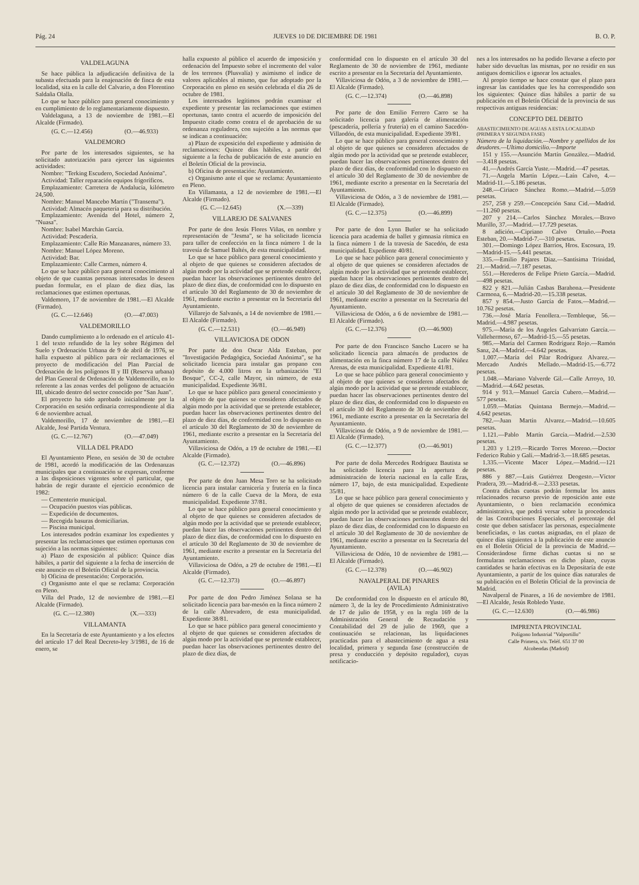Pág. 24 JUEVES 10 DE DICIEMBRE DE 1981 B. O. P.
VALDELAGUNA
Se hace pública la adjudicación definitiva de la subasta efectuada para la enajenación de finca de esta localidad, sita en la calle del Calvario, a don Florentino Saldaña Olalla.
Lo que se hace público para general conocimiento y en cumplimiento de lo reglamentariamente dispuesto.
Valdelaguna, a 13 de noviembre de 1981.—El Alcalde (Firmado).
(G. C.—12.456) (O.—46.933)
VALDEMORO
Por parte de los interesados siguientes, se ha solicitado autorización para ejercer las siguientes actividades:
Nombre: "Terking Escudero, Sociedad Anónima".
Actividad: Taller reparación equipos frigoríficos.
Emplazamiento: Carretera de Andalucía, kilómetro 24,500.
Nombre: Manuel Mancebo Martín ("Transema").
Actividad: Almacén paquetería para su distribución.
Emplazamiento: Avenida del Hotel, número 2, "Nuasa".
Nombre: Isabel Marchán García.
Actividad: Pescadería.
Emplazamiento: Calle Río Manzanares, número 33.
Nombre: Manuel López Moreno.
Actividad: Bar.
Emplazamiento: Calle Carmen, número 4.
Lo que se hace público para general conocimiento al objeto de que cuantas personas interesadas lo deseen puedan formular, en el plazo de diez días, las reclamaciones que estimen oportunas.
Valdemoro, 17 de noviembre de 1981.—El Alcalde (Firmado).
(G. C.—12.646) (O.—47.003)
VALDEMORILLO
Dando cumplimiento a lo ordenado en el artículo 41-1 del texto refundido de la ley sobre Régimen del Suelo y Ordenación Urbana de 9 de abril de 1976, se halla expuesto al público para oír reclamaciones el proyecto de modificación del Plan Parcial de Ordenación de los polígonos II y III (Reserva urbana) del Plan General de Ordenación de Valdemorillo, en lo referente a las zonas verdes del polígono de actuación III, ubicado dentro del sector conocido por "San Juan".
El proyecto ha sido aprobado inicialmente por la Corporación en sesión ordinaria correspondiente al día 6 de noviembre actual.
Valdemorillo, 17 de noviembre de 1981.—El Alcalde, José Partida Ventura.
(G. C.—12.767) (O.—47.049)
VILLA DEL PRADO
El Ayuntamiento Pleno, en sesión de 30 de octubre de 1981, acordó la modificación de las Ordenanzas municipales que a continuación se expresan, conforme a las disposiciones vigentes sobre el particular, que habrán de regir durante el ejercicio económico de 1982:
— Cementerio municipal.
— Ocupación puestos vías públicas.
— Expedición de documentos.
— Recogida basuras domiciliarias.
— Piscina municipal.
Los interesados podrán examinar los expedientes y presentar las reclamaciones que estimen oportunas con sujeción a las normas siguientes:
a) Plazo de exposición al público: Quince días hábiles, a partir del siguiente a la fecha de inserción de este anuncio en el Boletín Oficial de la provincia.
b) Oficina de presentación: Corporación.
c) Organismo ante el que se reclama: Corporación en Pleno.
Villa del Prado, 12 de noviembre de 1981.—El Alcalde (Firmado).
(G. C.—12.380) (X.—333)
VILLAMANTA
En la Secretaría de este Ayuntamiento y a los efectos del artículo 17 del Real Decreto-ley 3/1981, de 16 de enero, se
halla expuesto al público el acuerdo de imposición y ordenación del Impuesto sobre el incremento del valor de los terrenos (Plusvalía) y asimismo el índice de valores aplicables al mismo, que fue adoptado por la Corporación en pleno en sesión celebrada el día 26 de octubre de 1981.
Los interesados legítimos podrán examinar el expediente y presentar las reclamaciones que estimen oportunas, tanto contra el acuerdo de imposición del Impuesto citado como contra el de aprobación de su ordenanza reguladora, con sujeción a las normas que se indican a continuación:
a) Plazo de exposición del expediente y admisión de reclamaciones: Quince días hábiles, a partir del siguiente a la fecha de publicación de este anuncio en el Boletín Oficial de la provincia.
b) Oficina de presentación: Ayuntamiento.
c) Organismo ante el que se reclama: Ayuntamiento en Pleno.
En Villamanta, a 12 de noviembre de 1981.—El Alcalde (Firmado).
(G. C.—12.645) (X.—339)
VILLAREJO DE SALVANES
Por parte de don Jesús Flores Viñas, en nombre y representación de "Jesma", se ha solicitado licencia para taller de confección en la finca número 1 de la travesía de Samuel Baltés, de esta municipalidad.
Lo que se hace público para general conocimiento y al objeto de que quienes se consideren afectados de algún modo por la actividad que se pretende establecer, puedan hacer las observaciones pertinentes dentro del plazo de diez días, de conformidad con lo dispuesto en el artículo 30 del Reglamento de 30 de noviembre de 1961, mediante escrito a presentar en la Secretaría del Ayuntamiento.
Villarejo de Salvanés, a 14 de noviembre de 1981.—El Alcalde (Firmado).
(G. C.—12.531) (O.—46.949)
VILLAVICIOSA DE ODON
Por parte de don Oscar Alda Esteban, por "Investigación Pedagógica, Sociedad Anónima", se ha solicitado licencia para instalar gas propano con depósito de 4.000 litros en la urbanización "El Bosque", CC-2, calle Mayor, sin número, de esta municipalidad. Expediente 36/81.
Lo que se hace público para general conocimiento y al objeto de que quienes se consideren afectados de algún modo por la actividad que se pretende establecer, puedan hacer las observaciones pertinentes dentro del plazo de diez días, de conformidad con lo dispuesto en el artículo 30 del Reglamento de 30 de noviembre de 1961, mediante escrito a presentar en la Secretaría del Ayuntamiento.
Villaviciosa de Odón, a 19 de octubre de 1981.—El Alcalde (Firmado).
(G. C.—12.372) (O.—46.896)
Por parte de don Juan Mesa Toro se ha solicitado licencia para instalar carnicería y frutería en la finca número 6 de la calle Cueva de la Mora, de esta municipalidad. Expediente 37/81.
Lo que se hace público para general conocimiento y al objeto de que quienes se consideren afectados de algún modo por la actividad que se pretende establecer, puedan hacer las observaciones pertinentes dentro del plazo de diez días, de conformidad con lo dispuesto en el artículo 30 del Reglamento de 30 de noviembre de 1961, mediante escrito a presentar en la Secretaría del Ayuntamiento.
Villaviciosa de Odón, a 29 de octubre de 1981.—El Alcalde (Firmado).
(G. C.—12.373) (O.—46.897)
Por parte de don Pedro Jiménez Solana se ha solicitado licencia para bar-mesón en la finca número 2 de la calle Abrevadero, de esta municipalidad. Expediente 38/81.
Lo que se hace público para general conocimiento y al objeto de que quienes se consideren afectados de algún modo por la actividad que se pretende establecer, puedan hacer las observaciones pertinentes dentro del plazo de diez días, de
conformidad con lo dispuesto en el artículo 30 del Reglamento de 30 de noviembre de 1961, mediante escrito a presentar en la Secretaría del Ayuntamiento.
Villaviciosa de Odón, a 3 de noviembre de 1981.—El Alcalde (Firmado).
(G. C.—12.374) (O.—46.898)
Por parte de don Emilio Ferrero Carro se ha solicitado licencia para galería de alimentación (pescadería, pollería y frutería) en el camino Sacedón-Villaodón, de esta municipalidad. Expediente 39/81.
Lo que se hace público para general conocimiento y al objeto de que quienes se consideren afectados de algún modo por la actividad que se pretende establecer, puedan hacer las observaciones pertinentes dentro del plazo de diez días, de conformidad con lo dispuesto en el artículo 30 del Reglamento de 30 de noviembre de 1961, mediante escrito a presentar en la Secretaría del Ayuntamiento.
Villaviciosa de Odón, a 3 de noviembre de 1981.—El Alcalde (Firmado).
(G. C.—12.375) (O.—46.899)
Por parte de don Lynn Butler se ha solicitado licencia para academia de ballet y gimnasia rítmica en la finca número 1 de la travesía de Sacedón, de esta municipalidad. Expediente 40/81.
Lo que se hace público para general conocimiento y al objeto de que quienes se consideren afectados de algún modo por la actividad que se pretende establecer, puedan hacer las observaciones pertinentes dentro del plazo de diez días, de conformidad con lo dispuesto en el artículo 30 del Reglamento de 30 de noviembre de 1961, mediante escrito a presentar en la Secretaría del Ayuntamiento.
Villaviciosa de Odón, a 6 de noviembre de 1981.—El Alcalde (Firmado).
(G. C.—12.376) (O.—46.900)
Por parte de don Francisco Sancho Lucero se ha solicitado licencia para almacén de productos de alimentación en la finca número 17 de la calle Núñez Arenas, de esta municipalidad. Expediente 41/81.
Lo que se hace público para general conocimiento y al objeto de que quienes se consideren afectados de algún modo por la actividad que se pretende establecer, puedan hacer las observaciones pertinentes dentro del plazo de diez días, de conformidad con lo dispuesto en el artículo 30 del Reglamento de 30 de noviembre de 1961, mediante escrito a presentar en la Secretaría del Ayuntamiento.
Villaviciosa de Odón, a 9 de noviembre de 1981.—El Alcalde (Firmado).
(G. C.—12.377) (O.—46.901)
Por parte de doña Mercedes Rodríguez Bautista se ha solicitado licencia para la apertura de administración de lotería nacional en la calle Eras, número 17, bajo, de esta municipalidad. Expediente 35/81.
Lo que se hace público para general conocimiento y al objeto de que quienes se consideren afectados de algún modo por la actividad que se pretende establecer, puedan hacer las observaciones pertinentes dentro del plazo de diez días, de conformidad con lo dispuesto en el artículo 30 del Reglamento de 30 de noviembre de 1961, mediante escrito a presentar en la Secretaría del Ayuntamiento.
Villaviciosa de Odón, 10 de noviembre de 1981.—El Alcalde (Firmado).
(G. C.—12.378) (O.—46.902)
NAVALPERAL DE PINARES
(AVILA)
De conformidad con lo dispuesto en el artículo 80, número 3, de la ley de Procedimiento Administrativo de 17 de julio de 1958, y en la regla 169 de la Administración General de Recaudación y Contabilidad del 29 de julio de 1969, que a continuación se relacionan, las liquidaciones practicadas para el abastecimiento de agua a esta localidad, primera y segunda fase (construcción de presa y conducción y depósito regulador), cuyas notificacio-
nes a los interesados no ha podido llevarse a efecto por haber sido devueltas las mismas, por no residir en sus antiguos domicilios e ignorar los actuales.
Al propio tiempo se hace constar que el plazo para ingresar las cantidades que les ha correspondido son los siguientes: Quince días hábiles a partir de su publicación en el Boletín Oficial de la provincia de sus respectivas antiguas residencias:
CONCEPTO DEL DEBITO
ABASTECIMIENTO DE AGUAS A ESTA LOCALIDAD
(PRIMERA Y SEGUNDA FASE)
Número de la liquidación.—Nombre y apellidos de los deudores.—Ultimo domicilio.—Importe
151 y 155.—Asunción Martín González.—Madrid.—3.418 pesetas.
41.—Andrés García Yuste.—Madrid.—47 pesetas.
71.—Angela Martín López.—Laín Calvo, 4.—Madrid-11.—5.186 pesetas.
248.—Ciriaco Sánchez Romo.—Madrid.—5.059 pesetas.
257, 258 y 259.—Concepción Sanz Cid.—Madrid.—11.260 pesetas.
207 y 214.—Carlos Sánchez Morales.—Bravo Murillo, 37.—Madrid.—17.729 pesetas.
8 adición.—Cipriano Calvo Ortuño.—Poeta Esteban, 20.—Madrid-7.—310 pesetas.
301.—Domingo López Barrios, Hros. Escosura, 19.—Madrid-15.—5.441 pesetas.
335.—Emilio Pajares Díaz.—Santísima Trinidad, 21.—Madrid.—7.187 pesetas.
551.—Herederos de Felipe Prieto García.—Madrid.—498 pesetas.
822 y 821.—Julián Casbas Barahona.—Presidente Carmona, 6.—Madrid-20.—15.338 pesetas.
857 y 854.—Justo García de Fatos.—Madrid.—10.762 pesetas.
736.—José María Fenollera.—Tembleque, 56.—Madrid.—4.987 pesetas.
975.—María de los Angeles Galvarriato García.—Vallehermoso, 67.—Madrid-15.—55 pesetas.
985.—María del Carmen Rodríguez Rojo.—Ramón Sanz, 24.—Madrid.—4.642 pesetas.
1.007.—María del Pilar Rodríguez Alvarez.—Mercado Andrés Mellado.—Madrid-15.—6.772 pesetas.
1.048.—Mariano Valverde Gil.—Calle Arroyo, 10.—Madrid.—4.642 pesetas.
914 y 913.—Manuel García Cubero.—Madrid.—577 pesetas.
1.059.—Matías Quintana Bermejo.—Madrid.—4.642 pesetas.
782.—Juan Martín Alvarez.—Madrid.—10.605 pesetas.
1.121.—Pablo Martín García.—Madrid.—2.530 pesetas.
1.203 y 1.219.—Ricardo Torres Moreno.—Doctor Federico Rubio y Galí.—Madrid-3.—18.685 pesetas.
1.335.—Vicente Macer López.—Madrid.—121 pesetas.
886 y 887.—Luis Gutiérrez Deogesto.—Víctor Pradera, 39.—Madrid-8.—2.333 pesetas.
Contra dichas cuotas podrán formular los antes relacionados recurso previo de reposición ante este Ayuntamiento, o bien reclamación económica administrativa, que podrá versar sobre la procedencia de las Contribuciones Especiales, el porcentaje del coste que deben satisfacer las personas, especialmente beneficiadas, o las cuotas asignadas, en el plazo de quince días siguientes a la publicación de este anuncio en el Boletín Oficial de la provincia de Madrid.—Considerándose firme dichas cuotas si no se formularan reclamaciones en dicho plazo, cuyas cantidades se harán efectivas en la Depositaría de este Ayuntamiento, a partir de los quince días naturales de su publicación en el Boletín Oficial de la provincia de Madrid.
Navalperal de Pinares, a 16 de noviembre de 1981.—El Alcalde, Jesús Robledo Yuste.
(G. C.—12.630) (O.—46.986)
IMPRENTA PROVINCIAL
Polígono Industrial "Valportillo"
Calle Primera, s/n. Teléf. 651 37 00
Alcobendas (Madrid)